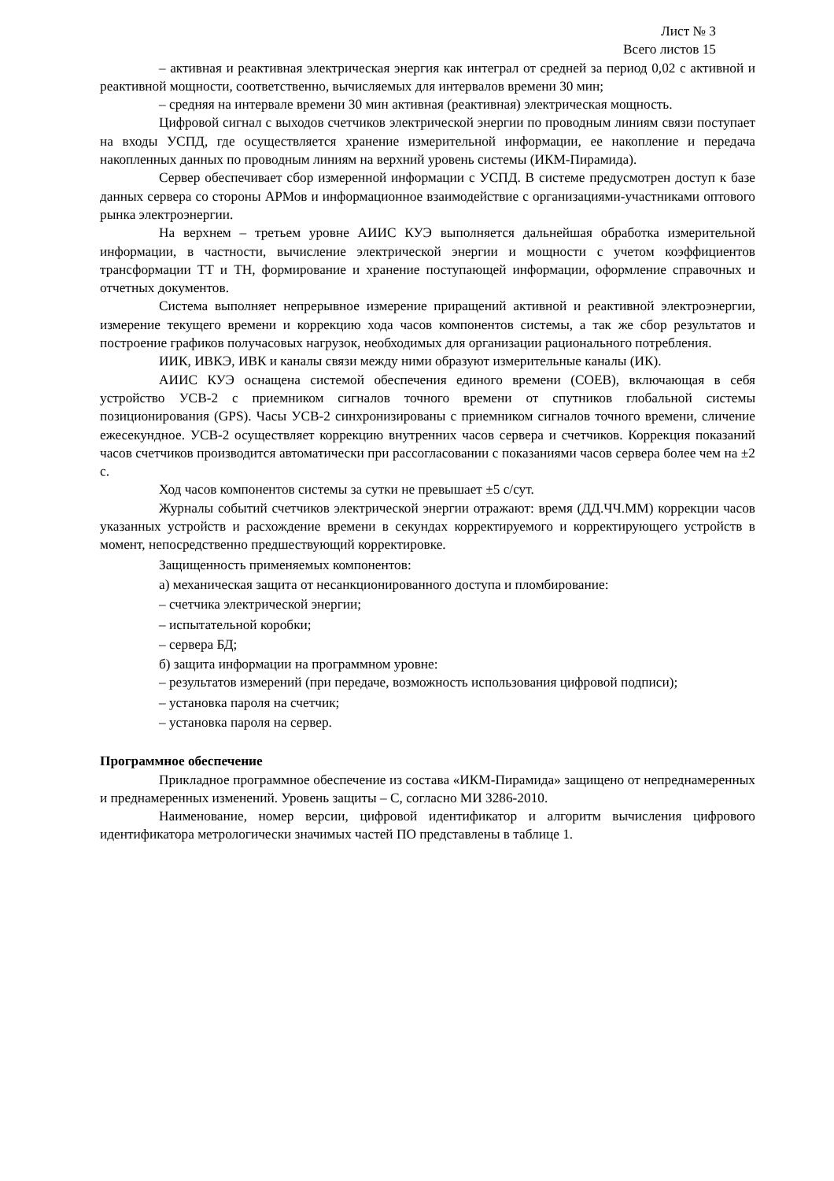Лист № 3
Всего листов 15
– активная и реактивная электрическая энергия как интеграл от средней за период 0,02 с активной и реактивной мощности, соответственно, вычисляемых для интервалов времени 30 мин;
– средняя на интервале времени 30 мин активная (реактивная) электрическая мощность.
Цифровой сигнал с выходов счетчиков электрической энергии по проводным линиям связи поступает на входы УСПД, где осуществляется хранение измерительной информации, ее накопление и передача накопленных данных по проводным линиям на верхний уровень системы (ИКМ-Пирамида).
Сервер обеспечивает сбор измеренной информации с УСПД. В системе предусмотрен доступ к базе данных сервера со стороны АРМов и информационное взаимодействие с организациями-участниками оптового рынка электроэнергии.
На верхнем – третьем уровне АИИС КУЭ выполняется дальнейшая обработка измерительной информации, в частности, вычисление электрической энергии и мощности с учетом коэффициентов трансформации ТТ и ТН, формирование и хранение поступающей информации, оформление справочных и отчетных документов.
Система выполняет непрерывное измерение приращений активной и реактивной электроэнергии, измерение текущего времени и коррекцию хода часов компонентов системы, а так же сбор результатов и построение графиков получасовых нагрузок, необходимых для организации рационального потребления.
ИИК, ИВКЭ, ИВК и каналы связи между ними образуют измерительные каналы (ИК).
АИИС КУЭ оснащена системой обеспечения единого времени (СОЕВ), включающая в себя устройство УСВ-2 с приемником сигналов точного времени от спутников глобальной системы позиционирования (GPS). Часы УСВ-2 синхронизированы с приемником сигналов точного времени, сличение ежесекундное. УСВ-2 осуществляет коррекцию внутренних часов сервера и счетчиков. Коррекция показаний часов счетчиков производится автоматически при рассогласовании с показаниями часов сервера более чем на ±2 с.
Ход часов компонентов системы за сутки не превышает ±5 с/сут.
Журналы событий счетчиков электрической энергии отражают: время (ДД.ЧЧ.ММ) коррекции часов указанных устройств и расхождение времени в секундах корректируемого и корректирующего устройств в момент, непосредственно предшествующий корректировке.
Защищенность применяемых компонентов:
а) механическая защита от несанкционированного доступа и пломбирование:
– счетчика электрической энергии;
– испытательной коробки;
– сервера БД;
б) защита информации на программном уровне:
– результатов измерений (при передаче, возможность использования цифровой подписи);
– установка пароля на счетчик;
– установка пароля на сервер.
Программное обеспечение
Прикладное программное обеспечение из состава «ИКМ-Пирамида» защищено от непреднамеренных и преднамеренных изменений. Уровень защиты – С, согласно МИ 3286-2010.
Наименование, номер версии, цифровой идентификатор и алгоритм вычисления цифрового идентификатора метрологически значимых частей ПО представлены в таблице 1.